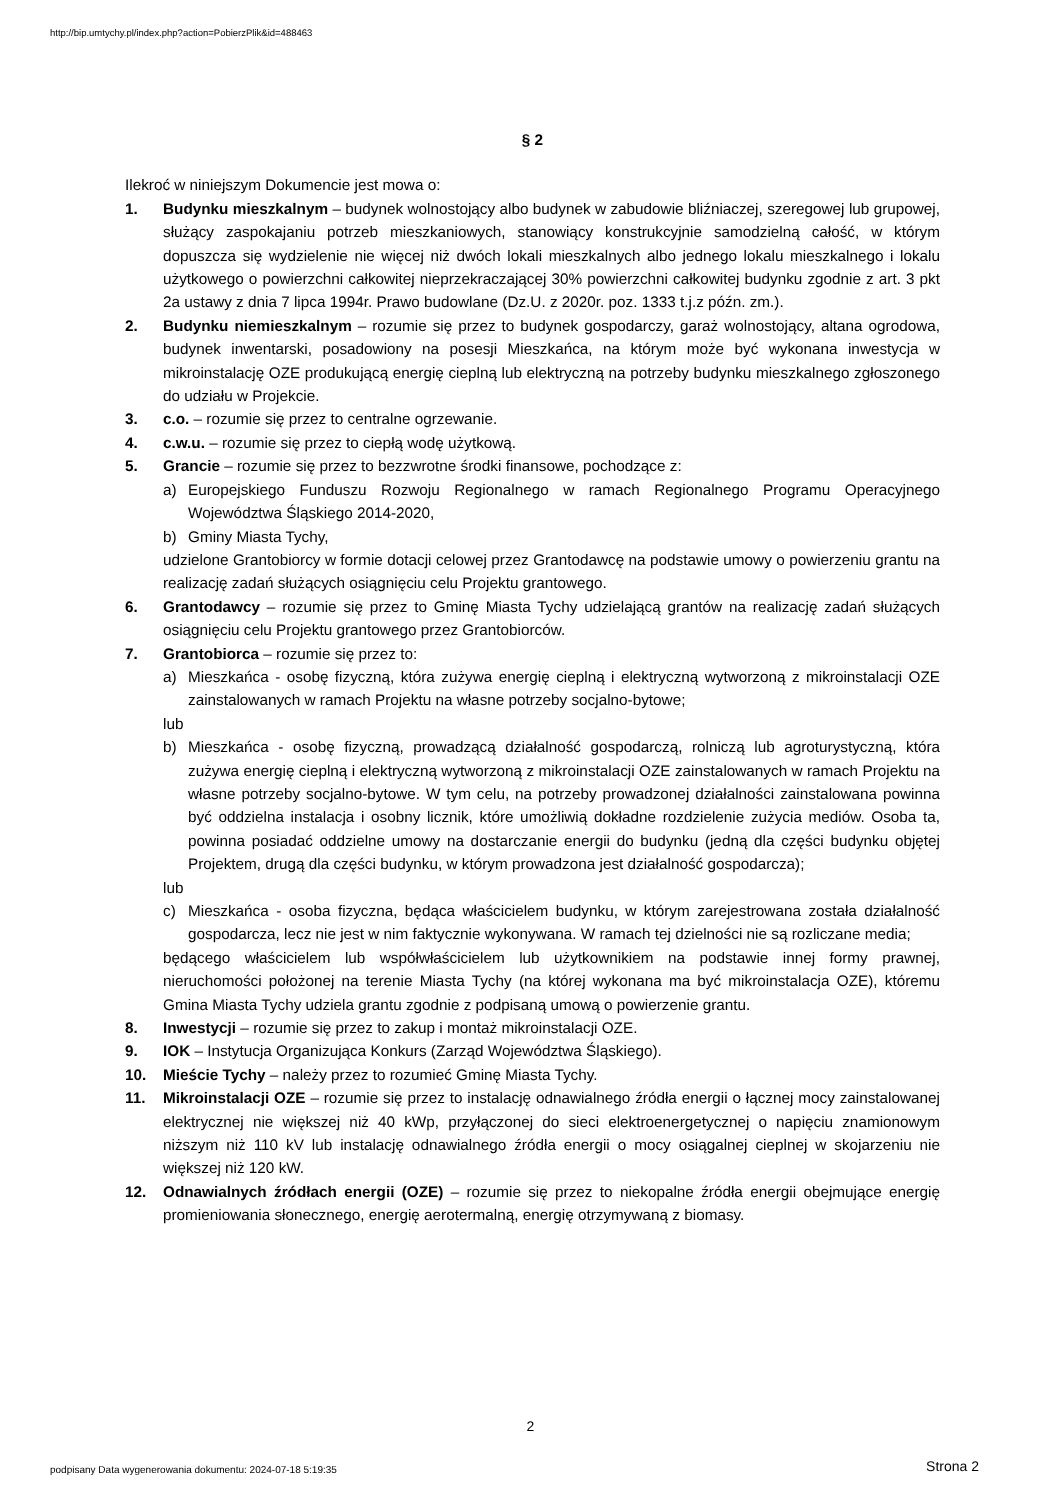http://bip.umtychy.pl/index.php?action=PobierzPlik&id=488463
§ 2
Ilekroć w niniejszym Dokumencie jest mowa o:
1. Budynku mieszkalnym – budynek wolnostojący albo budynek w zabudowie bliźniaczej, szeregowej lub grupowej, służący zaspokajaniu potrzeb mieszkaniowych, stanowiący konstrukcyjnie samodzielną całość, w którym dopuszcza się wydzielenie nie więcej niż dwóch lokali mieszkalnych albo jednego lokalu mieszkalnego i lokalu użytkowego o powierzchni całkowitej nieprzekraczającej 30% powierzchni całkowitej budynku zgodnie z art. 3 pkt 2a ustawy z dnia 7 lipca 1994r. Prawo budowlane (Dz.U. z 2020r. poz. 1333 t.j.z późn. zm.).
2. Budynku niemieszkalnym – rozumie się przez to budynek gospodarczy, garaż wolnostojący, altana ogrodowa, budynek inwentarski, posadowiony na posesji Mieszkańca, na którym może być wykonana inwestycja w mikroinstalację OZE produkującą energię cieplną lub elektryczną na potrzeby budynku mieszkalnego zgłoszonego do udziału w Projekcie.
3. c.o. – rozumie się przez to centralne ogrzewanie.
4. c.w.u. – rozumie się przez to ciepłą wodę użytkową.
5. Grancie – rozumie się przez to bezzwrotne środki finansowe, pochodzące z:
a) Europejskiego Funduszu Rozwoju Regionalnego w ramach Regionalnego Programu Operacyjnego Województwa Śląskiego 2014-2020,
b) Gminy Miasta Tychy,
udzielone Grantobiorcy w formie dotacji celowej przez Grantodawcę na podstawie umowy o powierzeniu grantu na realizację zadań służących osiągnięciu celu Projektu grantowego.
6. Grantodawcy – rozumie się przez to Gminę Miasta Tychy udzielającą grantów na realizację zadań służących osiągnięciu celu Projektu grantowego przez Grantobiorców.
7. Grantobiorca – rozumie się przez to:
a) Mieszkańca - osobę fizyczną, która zużywa energię cieplną i elektryczną wytworzoną z mikroinstalacji OZE zainstalowanych w ramach Projektu na własne potrzeby socjalno-bytowe;
lub
b) Mieszkańca - osobę fizyczną, prowadzącą działalność gospodarczą, rolniczą lub agroturystyczną, która zużywa energię cieplną i elektryczną wytworzoną z mikroinstalacji OZE zainstalowanych w ramach Projektu na własne potrzeby socjalno-bytowe. W tym celu, na potrzeby prowadzonej działalności zainstalowana powinna być oddzielna instalacja i osobny licznik, które umożliwią dokładne rozdzielenie zużycia mediów. Osoba ta, powinna posiadać oddzielne umowy na dostarczanie energii do budynku (jedną dla części budynku objętej Projektem, drugą dla części budynku, w którym prowadzona jest działalność gospodarcza);
lub
c) Mieszkańca - osoba fizyczna, będąca właścicielem budynku, w którym zarejestrowana została działalność gospodarcza, lecz nie jest w nim faktycznie wykonywana. W ramach tej dzielności nie są rozliczane media;
będącego właścicielem lub współwłaścicielem lub użytkownikiem na podstawie innej formy prawnej, nieruchomości położonej na terenie Miasta Tychy (na której wykonana ma być mikroinstalacja OZE), któremu Gmina Miasta Tychy udziela grantu zgodnie z podpisaną umową o powierzenie grantu.
8. Inwestycji – rozumie się przez to zakup i montaż mikroinstalacji OZE.
9. IOK – Instytucja Organizująca Konkurs (Zarząd Województwa Śląskiego).
10. Mieście Tychy – należy przez to rozumieć Gminę Miasta Tychy.
11. Mikroinstalacji OZE – rozumie się przez to instalację odnawialnego źródła energii o łącznej mocy zainstalowanej elektrycznej nie większej niż 40 kWp, przyłączonej do sieci elektroenergetycznej o napięciu znamionowym niższym niż 110 kV lub instalację odnawialnego źródła energii o mocy osiągalnej cieplnej w skojarzeniu nie większej niż 120 kW.
12. Odnawialnych źródłach energii (OZE) – rozumie się przez to niekopalne źródła energii obejmujące energię promieniowania słonecznego, energię aerotermalną, energię otrzymywaną z biomasy.
2
podpisany Data wygenerowania dokumentu: 2024-07-18 5:19:35
Strona 2